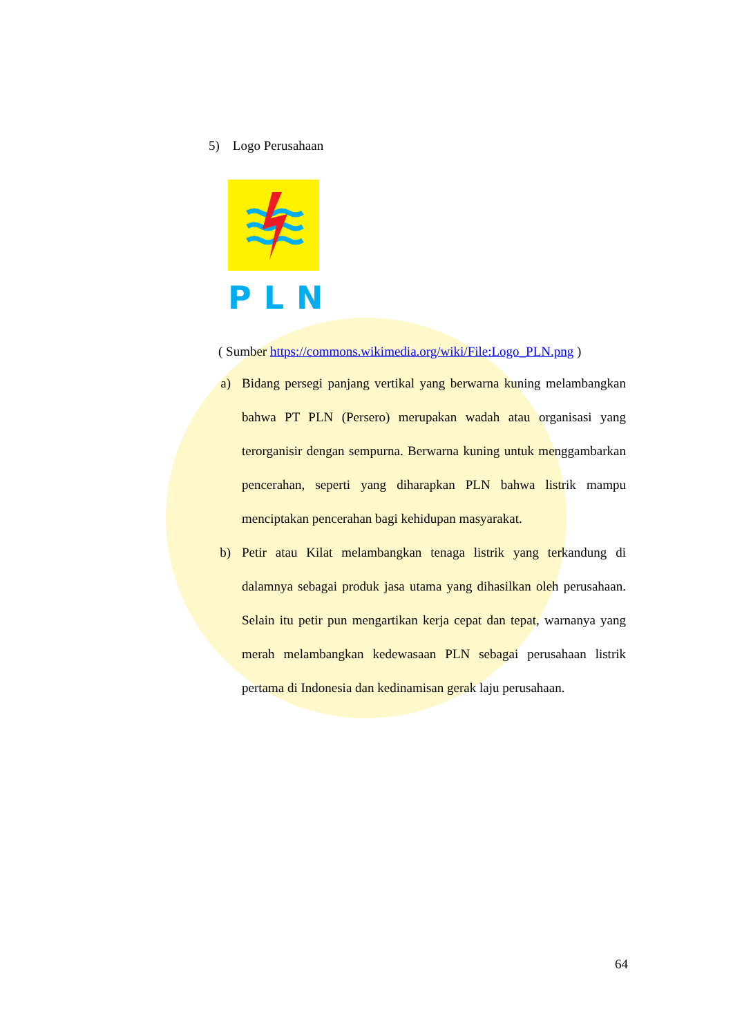5) Logo Perusahaan
PLN
( Sumber https://commons.wikimedia.org/wiki/File:Logo_PLN.png )
a) Bidang persegi panjang vertikal yang berwarna kuning melambangkan bahwa PT PLN (Persero) merupakan wadah atau organisasi yang terorganisir dengan sempurna. Berwarna kuning untuk menggambarkan pencerahan, seperti yang diharapkan PLN bahwa listrik mampu menciptakan pencerahan bagi kehidupan masyarakat.
b) Petir atau Kilat melambangkan tenaga listrik yang terkandung di dalamnya sebagai produk jasa utama yang dihasilkan oleh perusahaan. Selain itu petir pun mengartikan kerja cepat dan tepat, warnanya yang merah melambangkan kedewasaan PLN sebagai perusahaan listrik pertama di Indonesia dan kedinamisan gerak laju perusahaan.
64